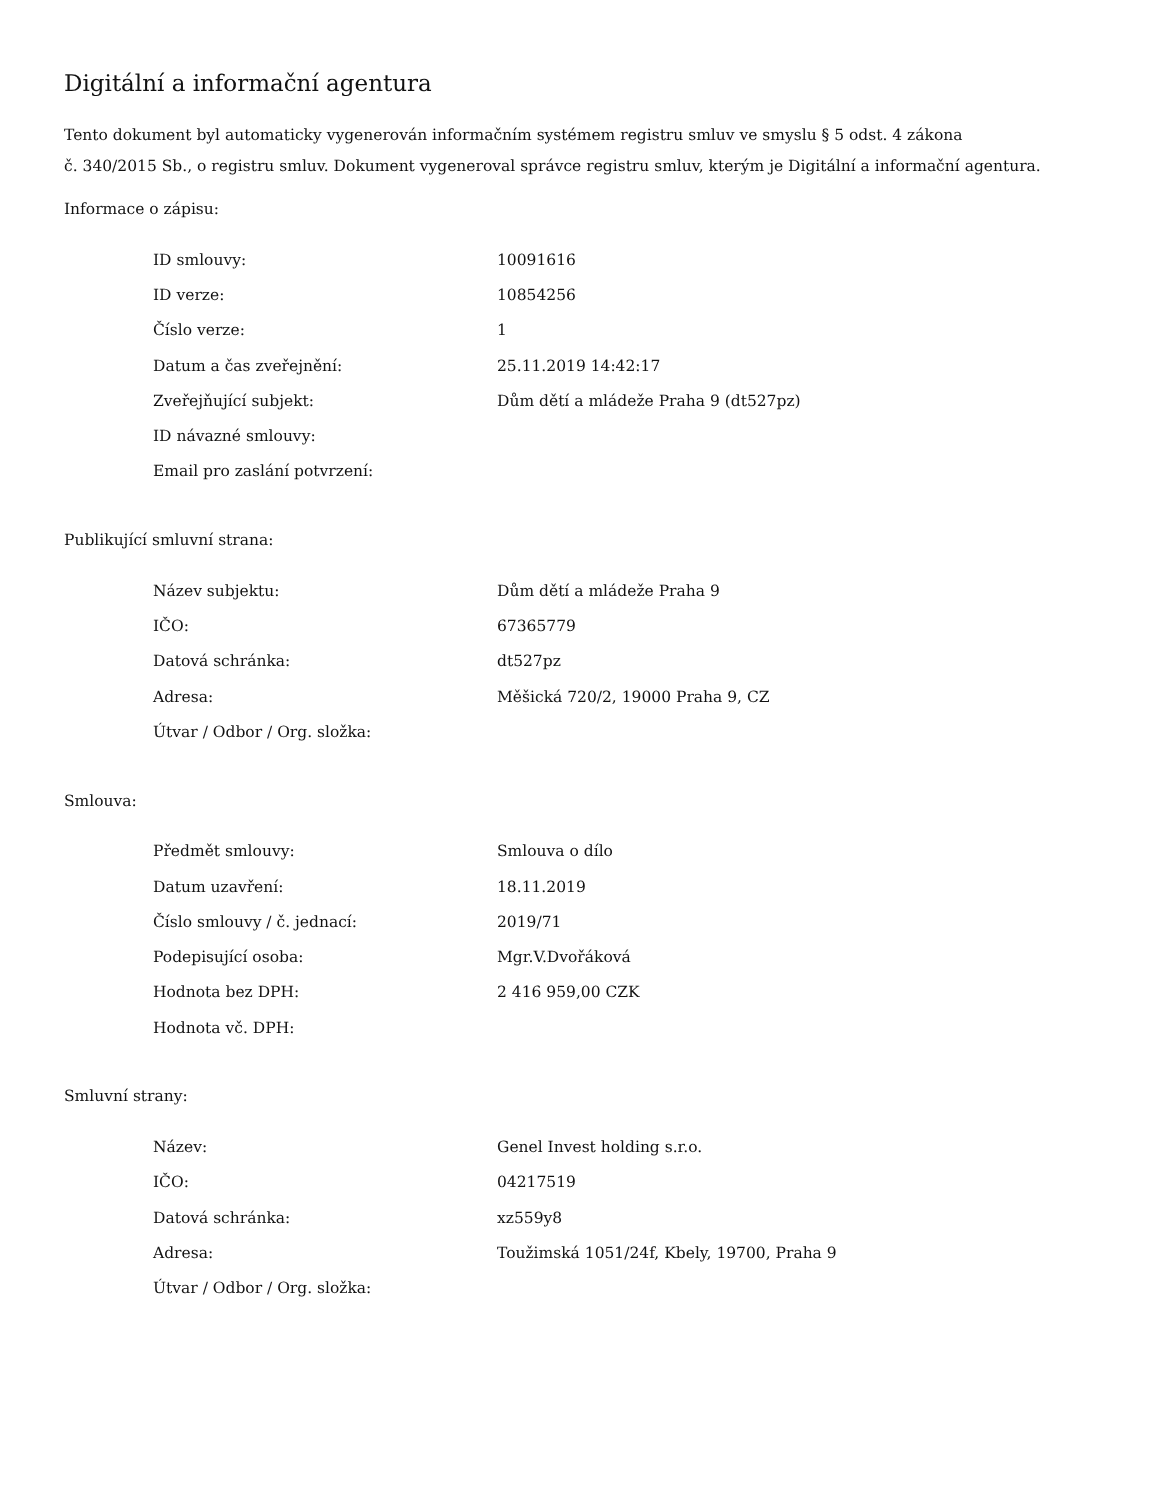Digitální a informační agentura
Tento dokument byl automaticky vygenerován informačním systémem registru smluv ve smyslu § 5 odst. 4 zákona
č. 340/2015 Sb., o registru smluv. Dokument vygeneroval správce registru smluv, kterým je Digitální a informační agentura.
Informace o zápisu:
| ID smlouvy: | 10091616 |
| ID verze: | 10854256 |
| Číslo verze: | 1 |
| Datum a čas zveřejnění: | 25.11.2019 14:42:17 |
| Zveřejňující subjekt: | Dům dětí a mládeže Praha 9 (dt527pz) |
| ID návazné smlouvy: | |
| Email pro zaslání potvrzení: | |
Publikující smluvní strana:
| Název subjektu: | Dům dětí a mládeže Praha 9 |
| IČO: | 67365779 |
| Datová schránka: | dt527pz |
| Adresa: | Měšická 720/2, 19000 Praha 9, CZ |
| Útvar / Odbor / Org. složka: | |
Smlouva:
| Předmět smlouvy: | Smlouva o dílo |
| Datum uzavření: | 18.11.2019 |
| Číslo smlouvy / č. jednací: | 2019/71 |
| Podepisující osoba: | Mgr.V.Dvořáková |
| Hodnota bez DPH: | 2 416 959,00 CZK |
| Hodnota vč. DPH: | |
Smluvní strany:
| Název: | Genel Invest holding s.r.o. |
| IČO: | 04217519 |
| Datová schránka: | xz559y8 |
| Adresa: | Toužimská 1051/24f, Kbely, 19700, Praha 9 |
| Útvar / Odbor / Org. složka: | |